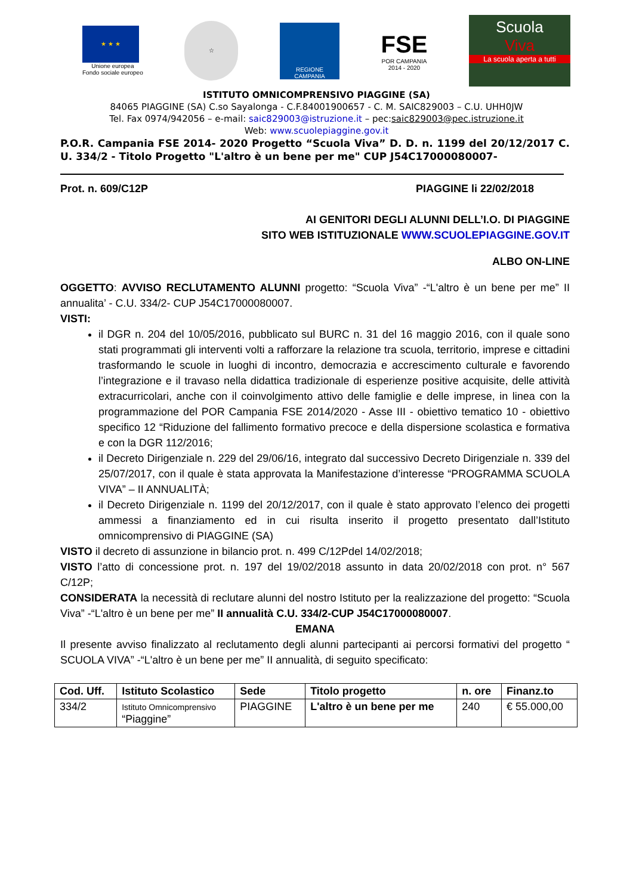★ ★ ★
Unione europea
Fondo sociale europeo
☆
REGIONE CAMPANIA
FSE
POR CAMPANIA
2014 - 2020
Scuola
Viva
La scuola aperta a tutti
ISTITUTO OMNICOMPRENSIVO PIAGGINE (SA)
84065 PIAGGINE (SA) C.so Sayalonga - C.F.84001900657 - C. M. SAIC829003 – C.U. UHH0JW
Tel. Fax 0974/942056 – e-mail: saic829003@istruzione.it – pec:saic829003@pec.istruzione.it
Web: www.scuolepiaggine.gov.it
P.O.R. Campania FSE 2014- 2020 Progetto “Scuola Viva” D. D. n. 1199 del 20/12/2017 C. U. 334/2 - Titolo Progetto "L'altro è un bene per me" CUP J54C17000080007-
Prot. n. 609/C12P PIAGGINE li 22/02/2018
AI GENITORI DEGLI ALUNNI DELL’I.O. DI PIAGGINE
SITO WEB ISTITUZIONALE WWW.SCUOLEPIAGGINE.GOV.IT
ALBO ON-LINE
OGGETTO: AVVISO RECLUTAMENTO ALUNNI progetto: “Scuola Viva” -“L'altro è un bene per me” II annualita’ - C.U. 334/2- CUP J54C17000080007.
VISTI:
il DGR n. 204 del 10/05/2016, pubblicato sul BURC n. 31 del 16 maggio 2016, con il quale sono stati programmati gli interventi volti a rafforzare la relazione tra scuola, territorio, imprese e cittadini trasformando le scuole in luoghi di incontro, democrazia e accrescimento culturale e favorendo l’integrazione e il travaso nella didattica tradizionale di esperienze positive acquisite, delle attività extracurricolari, anche con il coinvolgimento attivo delle famiglie e delle imprese, in linea con la programmazione del POR Campania FSE 2014/2020 - Asse III - obiettivo tematico 10 - obiettivo specifico 12 “Riduzione del fallimento formativo precoce e della dispersione scolastica e formativa e con la DGR 112/2016;
il Decreto Dirigenziale n. 229 del 29/06/16, integrato dal successivo Decreto Dirigenziale n. 339 del 25/07/2017, con il quale è stata approvata la Manifestazione d’interesse “PROGRAMMA SCUOLA VIVA” – II ANNUALITÀ;
il Decreto Dirigenziale n. 1199 del 20/12/2017, con il quale è stato approvato l’elenco dei progetti ammessi a finanziamento ed in cui risulta inserito il progetto presentato dall’Istituto omnicomprensivo di PIAGGINE (SA)
VISTO il decreto di assunzione in bilancio prot. n. 499 C/12Pdel 14/02/2018;
VISTO l’atto di concessione prot. n. 197 del 19/02/2018 assunto in data 20/02/2018 con prot. n° 567 C/12P;
CONSIDERATA la necessità di reclutare alunni del nostro Istituto per la realizzazione del progetto: “Scuola Viva” -“L'altro è un bene per me” II annualità C.U. 334/2-CUP J54C17000080007.
EMANA
Il presente avviso finalizzato al reclutamento degli alunni partecipanti ai percorsi formativi del progetto “ SCUOLA VIVA” -“L'altro è un bene per me” II annualità, di seguito specificato:
| Cod. Uff. | Istituto Scolastico | Sede | Titolo progetto | n. ore | Finanz.to |
| --- | --- | --- | --- | --- | --- |
| 334/2 | Istituto Omnicomprensivo “Piaggine” | PIAGGINE | L'altro è un bene per me | 240 | € 55.000,00 |